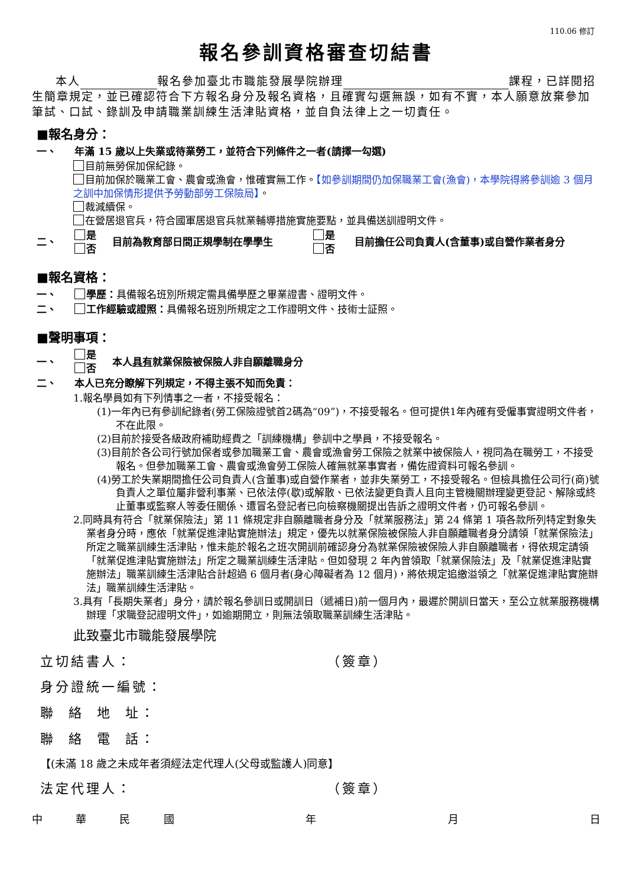110.06 修訂
報名參訓資格審查切結書
本人 報名參加臺北市職能發展學院辦理 課程，已詳閱招生簡章規定，並已確認符合下方報名身分及報名資格，且確實勾選無誤，如有不實，本人願意放棄參加筆試、口試、錄訓及申請職業訓練生活津貼資格，並自負法律上之一切責任。
■報名身分：
一、 年滿 15 歲以上失業或待業勞工，並符合下列條件之一者(請擇一勾選)
目前無勞保加保紀錄。
目前加保於職業工會、農會或漁會，惟確實無工作。【如參訓期間仍加保職業工會(漁會)，本學院得將參訓逾 3 個月之訓中加保情形提供予勞動部勞工保險局】。
裁減續保。
在營居退官兵，符合國軍居退官兵就業輔導措施實施要點，並具備送訓證明文件。
二、 是
否 目前為教育部日間正規學制在學學生 是
否 目前擔任公司負責人(含董事)或自營作業者身分
■報名資格：
一、 學歷：具備報名班別所規定需具備學歷之畢業證書、證明文件。
二、 工作經驗或證照：具備報名班別所規定之工作證明文件、技術士証照。
■聲明事項：
一、 是
否 本人具有就業保險被保險人非自願離職身分
二、 本人已充分瞭解下列規定，不得主張不知而免責：
1.報名學員如有下列情事之一者，不接受報名：
(1)一年內已有參訓紀錄者(勞工保險證號首2碼為“09”)，不接受報名。但可提供1年內確有受僱事實證明文件者，不在此限。
(2)目前於接受各級政府補助經費之「訓練機構」參訓中之學員，不接受報名。
(3)目前於各公司行號加保者或參加職業工會、農會或漁會勞工保險之就業中被保險人，視同為在職勞工，不接受報名。但參加職業工會、農會或漁會勞工保險人確無就業事實者，備佐證資料可報名參訓。
(4)勞工於失業期間擔任公司負責人(含董事)或自營作業者，並非失業勞工，不接受報名。但檢具擔任公司行(商)號負責人之單位屬非營利事業、已依法停(歇)或解散、已依法變更負責人且向主管機關辦理變更登記、解除或終止董事或監察人等委任關係、遭冒名登記者已向檢察機關提出告訴之證明文件者，仍可報名參訓。
2.同時具有符合「就業保險法」第 11 條規定非自願離職者身分及「就業服務法」第 24 條第 1 項各款所列特定對象失業者身分時，應依「就業促進津貼實施辦法」規定，優先以就業保險被保險人非自願離職者身分請領「就業保險法」所定之職業訓練生活津貼，惟未能於報名之班次開訓前確認身分為就業保險被保險人非自願離職者，得依規定請領「就業促進津貼實施辦法」所定之職業訓練生活津貼。但如發現 2 年內曾領取「就業保險法」及「就業促進津貼實施辦法」職業訓練生活津貼合計超過 6 個月者(身心障礙者為 12 個月)，將依規定追繳溢領之「就業促進津貼實施辦法」職業訓練生活津貼。
3.具有「長期失業者」身分，請於報名參訓日或開訓日（遞補日)前一個月內，最遲於開訓日當天，至公立就業服務機構辦理「求職登記證明文件」，如逾期開立，則無法領取職業訓練生活津貼。
此致臺北市職能發展學院
立切結書人： （簽章）
身分證統一編號：
聯 絡 地 址：
聯 絡 電 話：
【(未滿 18 歲之未成年者須經法定代理人(父母或監護人)同意】
法定代理人： （簽章）
中華民國 年 月 日